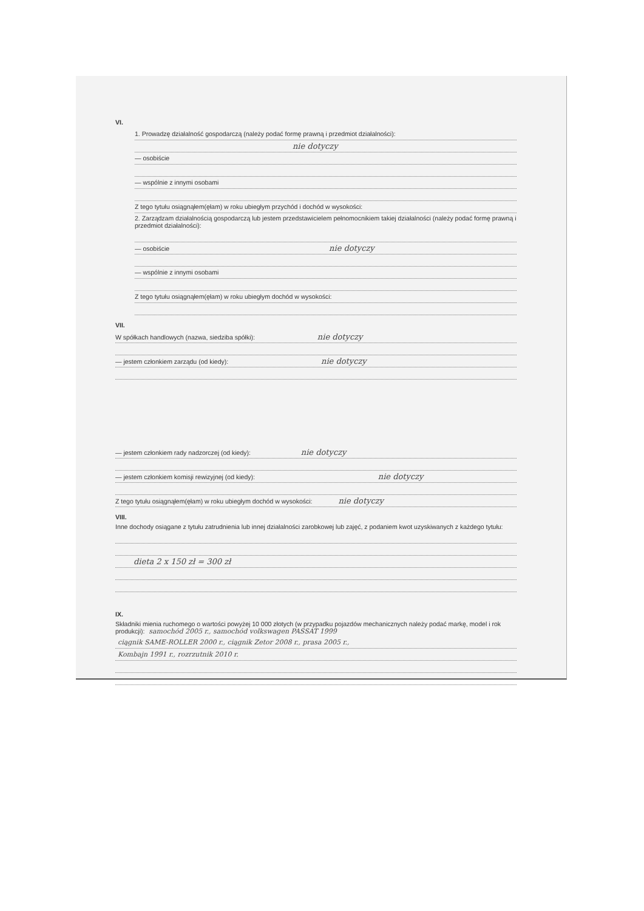VI.
1. Prowadzę działalność gospodarczą (należy podać formę prawną i przedmiot działalności):
nie dotyczy
— osobiście
— wspólnie z innymi osobami
Z tego tytułu osiągnąłem(ęłam) w roku ubiegłym przychód i dochód w wysokości:
2. Zarządzam działalnością gospodarczą lub jestem przedstawicielem pełnomocnikiem takiej działalności (należy podać formę prawną i przedmiot działalności):
— osobiście nie dotyczy
— wspólnie z innymi osobami
Z tego tytułu osiągnąłem(ęłam) w roku ubiegłym dochód w wysokości:
VII.
W spółkach handlowych (nazwa, siedziba spółki): nie dotyczy
— jestem członkiem zarządu (od kiedy): nie dotyczy
— jestem członkiem rady nadzorczej (od kiedy): nie dotyczy
— jestem członkiem komisji rewizyjnej (od kiedy): nie dotyczy
Z tego tytułu osiągnąłem(ęłam) w roku ubiegłym dochód w wysokości: nie dotyczy
VIII.
Inne dochody osiągane z tytułu zatrudnienia lub innej działalności zarobkowej lub zajęć, z podaniem kwot uzyskiwanych z każdego tytułu:
dieta 2 x 150 zł = 300 zł
IX.
Składniki mienia ruchomego o wartości powyżej 10 000 złotych (w przypadku pojazdów mechanicznych należy podać markę, model i rok produkcji): samochód 2005 r., samochód volkswagen PASSAT 1999
ciągnik SAME-ROLLER 2000 r., ciągnik Zetor 2008 r., prasa 2005 r.,
Kombajn 1991 r., rozrzutnik 2010 r.